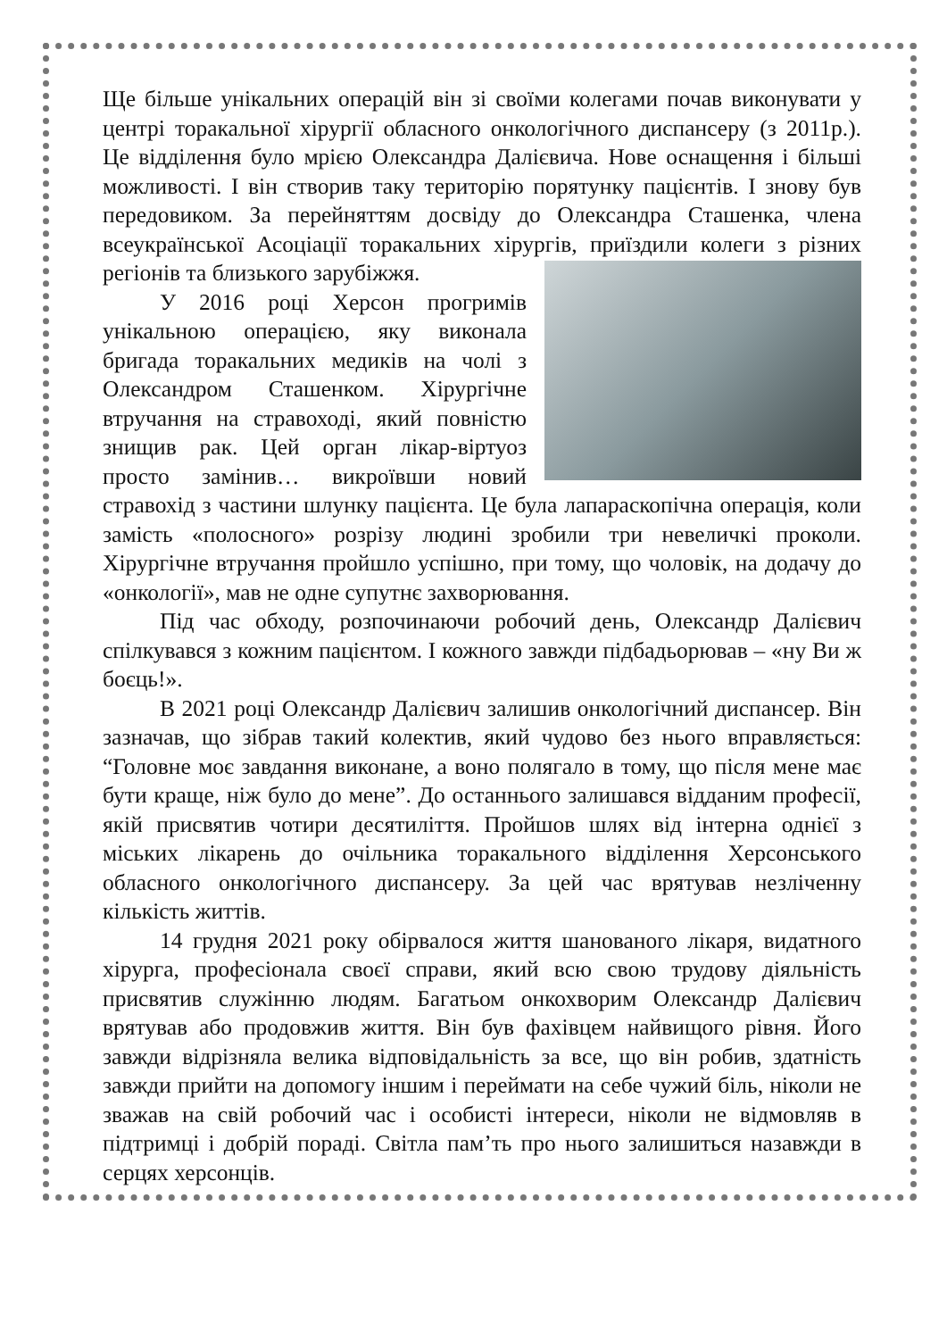Ще більше унікальних операцій він зі своїми колегами почав виконувати у центрі торакальної хірургії обласного онкологічного диспансеру (з 2011р.). Це відділення було мрією Олександра Далієвича. Нове оснащення і більші можливості. І він створив таку територію порятунку пацієнтів. І знову був передовиком. За перейняттям досвіду до Олександра Сташенка, члена всеукраїнської Асоціації торакальних хірургів, приїздили колеги з різних регіонів та близького зарубіжжя.
У 2016 році Херсон прогримів унікальною операцією, яку виконала бригада торакальних медиків на чолі з Олександром Сташенком. Хірургічне втручання на стравоході, який повністю знищив рак. Цей орган лікар-віртуоз просто замінив… викроївши новий стравохід з частини шлунку пацієнта. Це була лапараскопічна операція, коли замість «полосного» розрізу людині зробили три невеличкі проколи. Хірургічне втручання пройшло успішно, при тому, що чоловік, на додачу до «онкології», мав не одне супутнє захворювання.
Під час обходу, розпочинаючи робочий день, Олександр Далієвич спілкувався з кожним пацієнтом. І кожного завжди підбадьорював – «ну Ви ж боєць!».
В 2021 році Олександр Далієвич залишив онкологічний диспансер. Він зазначав, що зібрав такий колектив, який чудово без нього вправляється: “Головне моє завдання виконане, а воно полягало в тому, що після мене має бути краще, ніж було до мене”. До останнього залишався відданим професії, якій присвятив чотири десятиліття. Пройшов шлях від інтерна однієї з міських лікарень до очільника торакального відділення Херсонського обласного онкологічного диспансеру. За цей час врятував незліченну кількість життів.
14 грудня 2021 року обірвалося життя шанованого лікаря, видатного хірурга, професіонала своєї справи, який всю свою трудову діяльність присвятив служінню людям. Багатьом онкохворим Олександр Далієвич врятував або продовжив життя. Він був фахівцем найвищого рівня. Його завжди відрізняла велика відповідальність за все, що він робив, здатність завжди прийти на допомогу іншим і переймати на себе чужий біль, ніколи не зважав на свій робочий час і особисті інтереси, ніколи не відмовляв в підтримці і добрій пораді. Світла пам’ть про нього залишиться назавжди в серцях херсонців.